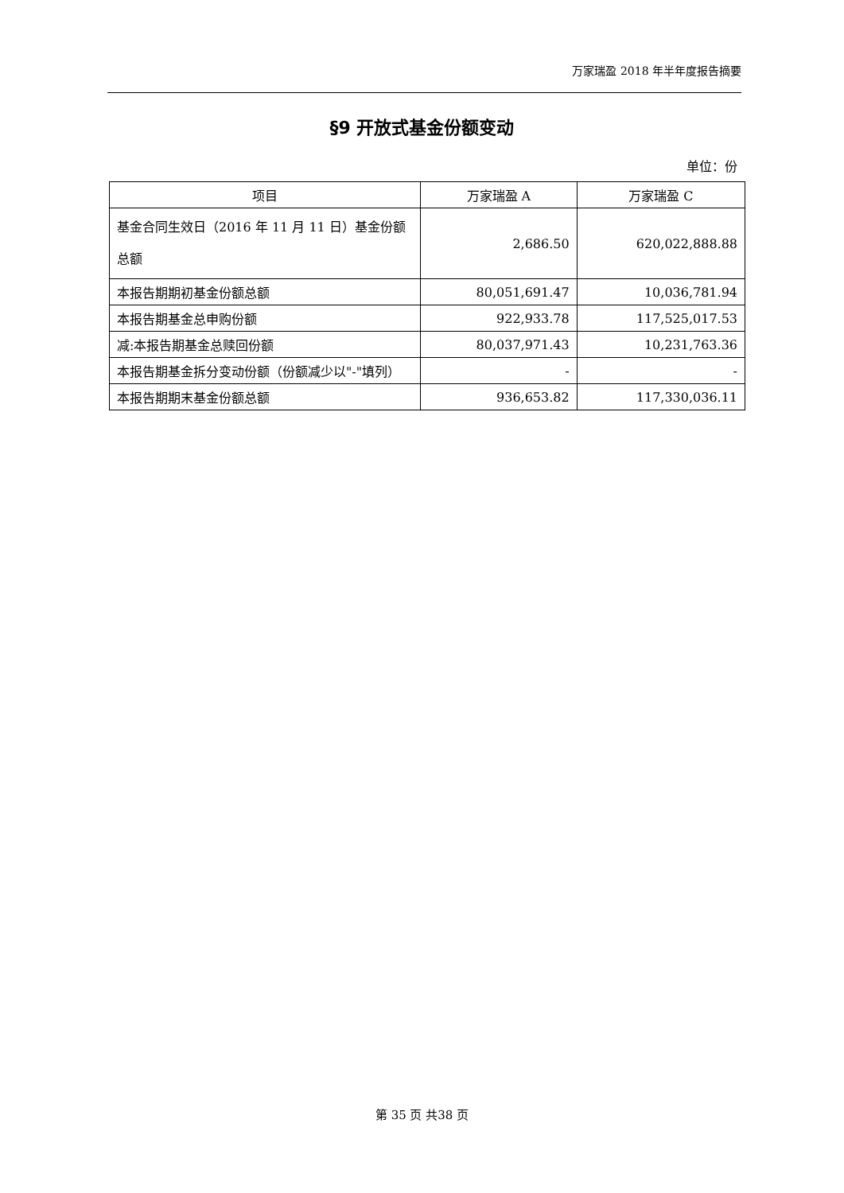万家瑞盈 2018 年半年度报告摘要
§9 开放式基金份额变动
单位：份
| 项目 | 万家瑞盈 A | 万家瑞盈 C |
| --- | --- | --- |
| 基金合同生效日（2016 年 11 月 11 日）基金份额总额 | 2,686.50 | 620,022,888.88 |
| 本报告期期初基金份额总额 | 80,051,691.47 | 10,036,781.94 |
| 本报告期基金总申购份额 | 922,933.78 | 117,525,017.53 |
| 减:本报告期基金总赎回份额 | 80,037,971.43 | 10,231,763.36 |
| 本报告期基金拆分变动份额（份额减少以"-"填列） | - | - |
| 本报告期期末基金份额总额 | 936,653.82 | 117,330,036.11 |
第 35 页 共38 页